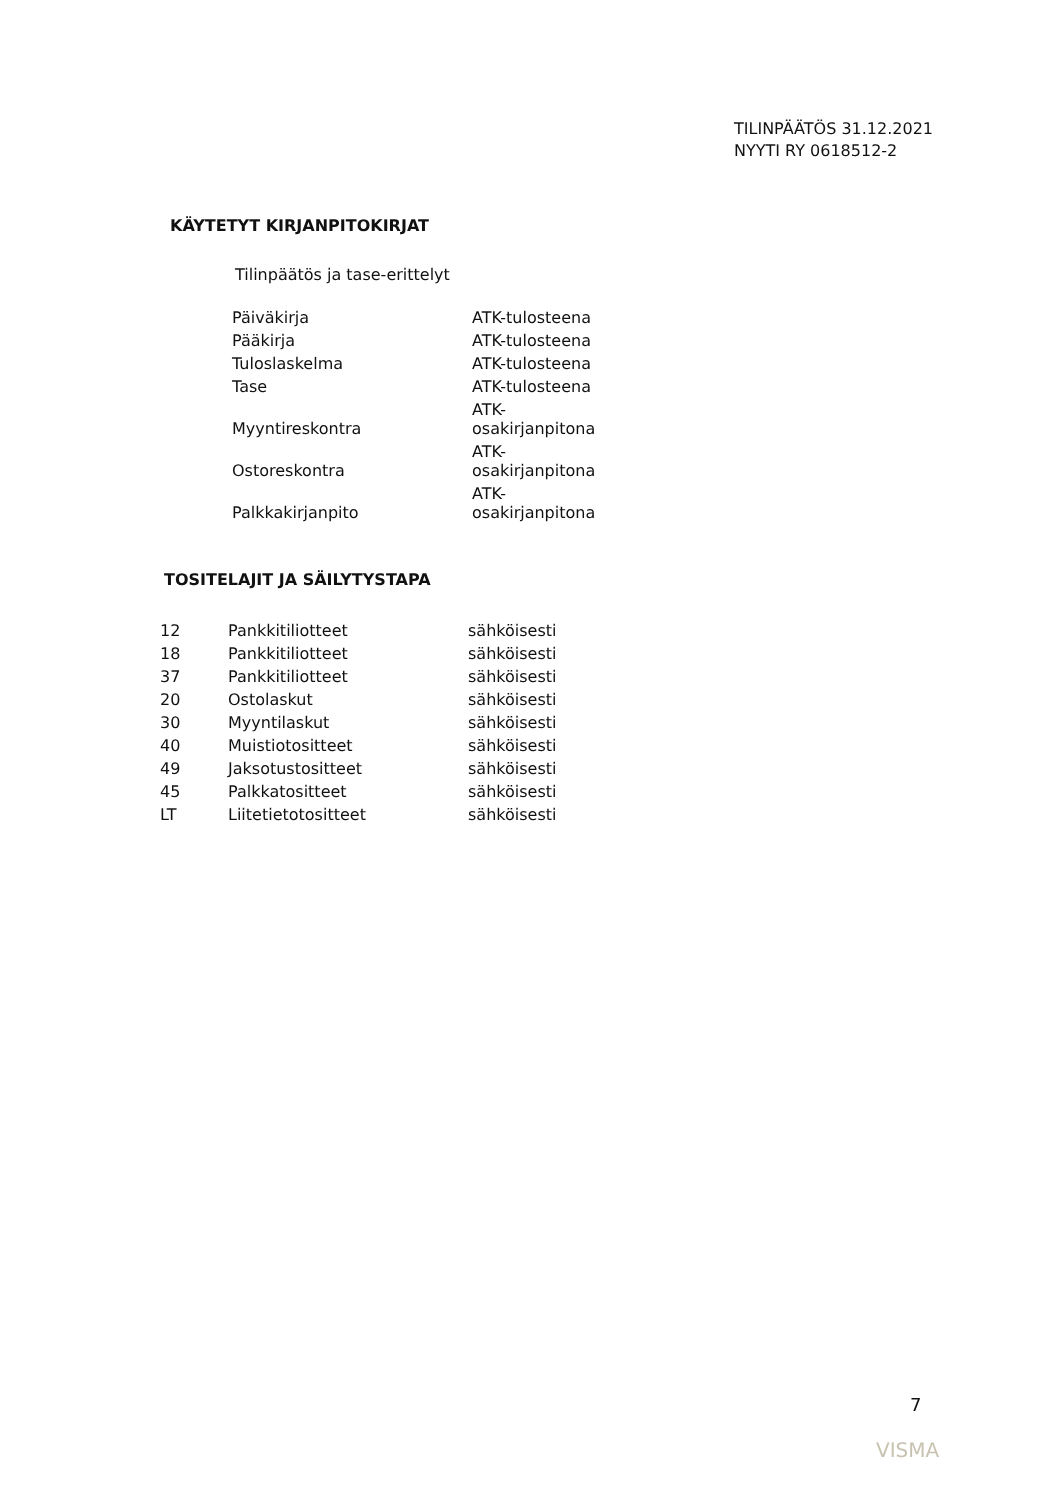TILINPÄÄTÖS 31.12.2021
NYYTI RY 0618512-2
KÄYTETYT KIRJANPITOKIRJAT
Tilinpäätös ja tase-erittelyt
| Päiväkirja | ATK-tulosteena |
| Pääkirja | ATK-tulosteena |
| Tuloslaskelma | ATK-tulosteena |
| Tase | ATK-tulosteena |
| Myyntireskontra | ATK- osakirjanpitona |
| Ostoreskontra | ATK- osakirjanpitona |
| Palkkakirjanpito | ATK- osakirjanpitona |
TOSITELAJIT JA SÄILYTYSTAPA
| 12 | Pankkitiliotteet | sähköisesti |
| 18 | Pankkitiliotteet | sähköisesti |
| 37 | Pankkitiliotteet | sähköisesti |
| 20 | Ostolaskut | sähköisesti |
| 30 | Myyntilaskut | sähköisesti |
| 40 | Muistiotositteet | sähköisesti |
| 49 | Jaksotustositteet | sähköisesti |
| 45 | Palkkatositteet | sähköisesti |
| LT | Liitetietotositteet | sähköisesti |
7
VISMA